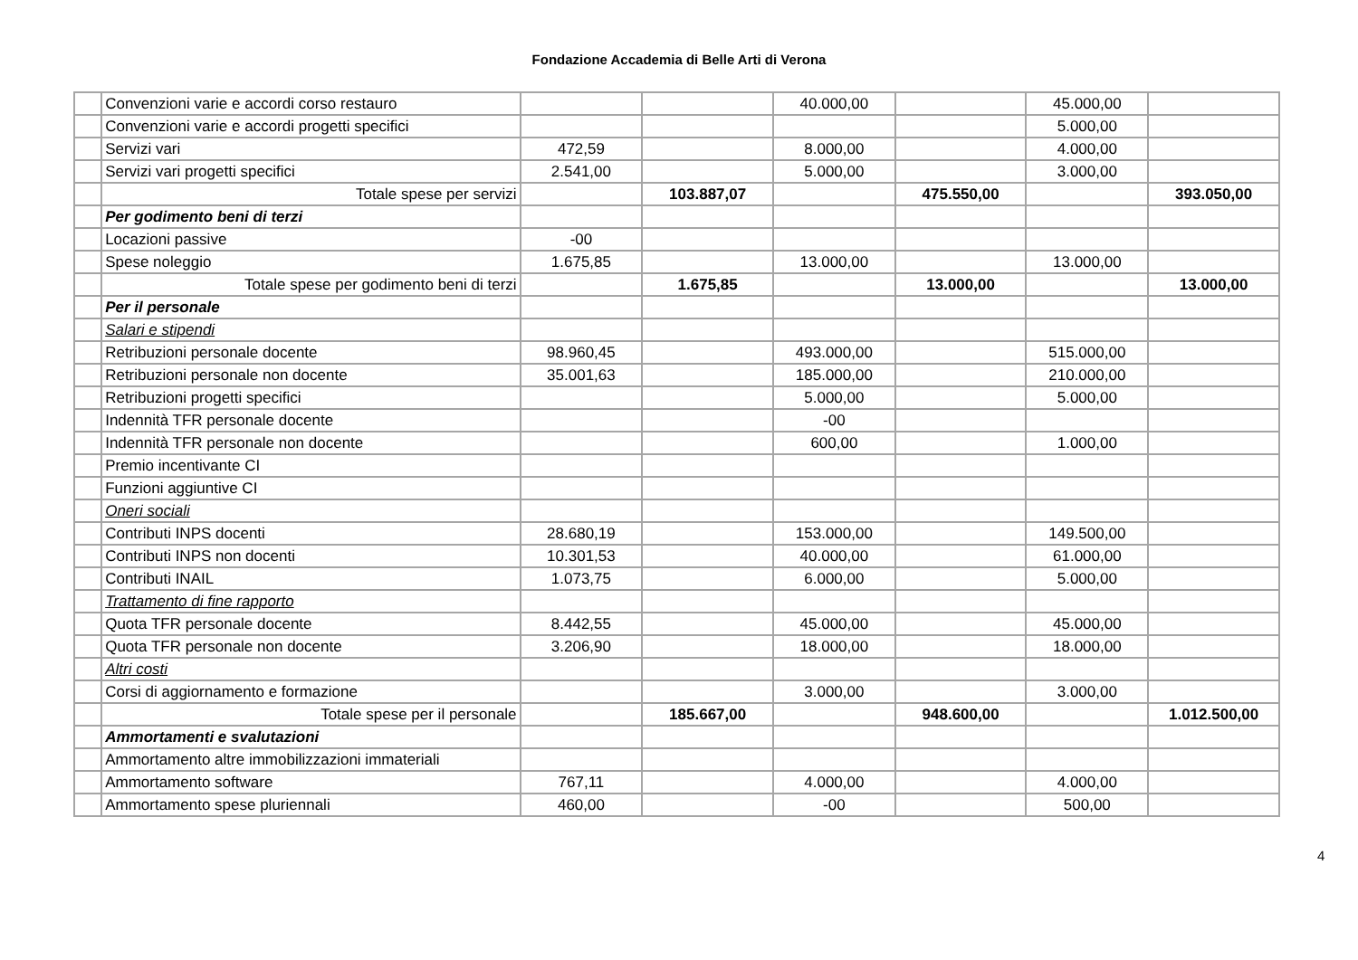Fondazione Accademia di Belle Arti di Verona
| | Convenzioni varie e accordi corso restauro | | | 40.000,00 | | 45.000,00 | |
| | Convenzioni varie e accordi progetti specifici | | | | | 5.000,00 | |
| | Servizi vari | 472,59 | | 8.000,00 | | 4.000,00 | |
| | Servizi vari progetti specifici | 2.541,00 | | 5.000,00 | | 3.000,00 | |
| | Totale spese per servizi | | 103.887,07 | | 475.550,00 | | 393.050,00 |
| | Per godimento beni di terzi | | | | | | |
| | Locazioni passive | -00 | | | | | |
| | Spese noleggio | 1.675,85 | | 13.000,00 | | 13.000,00 | |
| | Totale spese per godimento beni di terzi | | 1.675,85 | | 13.000,00 | | 13.000,00 |
| | Per il personale | | | | | | |
| | Salari e stipendi | | | | | | |
| | Retribuzioni personale docente | 98.960,45 | | 493.000,00 | | 515.000,00 | |
| | Retribuzioni personale non docente | 35.001,63 | | 185.000,00 | | 210.000,00 | |
| | Retribuzioni progetti specifici | | | 5.000,00 | | 5.000,00 | |
| | Indennità TFR personale docente | | | -00 | | | |
| | Indennità TFR personale non docente | | | 600,00 | | 1.000,00 | |
| | Premio incentivante CI | | | | | | |
| | Funzioni aggiuntive CI | | | | | | |
| | Oneri sociali | | | | | | |
| | Contributi INPS docenti | 28.680,19 | | 153.000,00 | | 149.500,00 | |
| | Contributi INPS non docenti | 10.301,53 | | 40.000,00 | | 61.000,00 | |
| | Contributi INAIL | 1.073,75 | | 6.000,00 | | 5.000,00 | |
| | Trattamento di fine rapporto | | | | | | |
| | Quota TFR personale docente | 8.442,55 | | 45.000,00 | | 45.000,00 | |
| | Quota TFR personale non docente | 3.206,90 | | 18.000,00 | | 18.000,00 | |
| | Altri costi | | | | | | |
| | Corsi di aggiornamento e formazione | | | 3.000,00 | | 3.000,00 | |
| | Totale spese per il personale | | 185.667,00 | | 948.600,00 | | 1.012.500,00 |
| | Ammortamenti e svalutazioni | | | | | | |
| | Ammortamento altre immobilizzazioni immateriali | | | | | | |
| | Ammortamento software | 767,11 | | 4.000,00 | | 4.000,00 | |
| | Ammortamento spese pluriennali | 460,00 | | -00 | | 500,00 | |
4